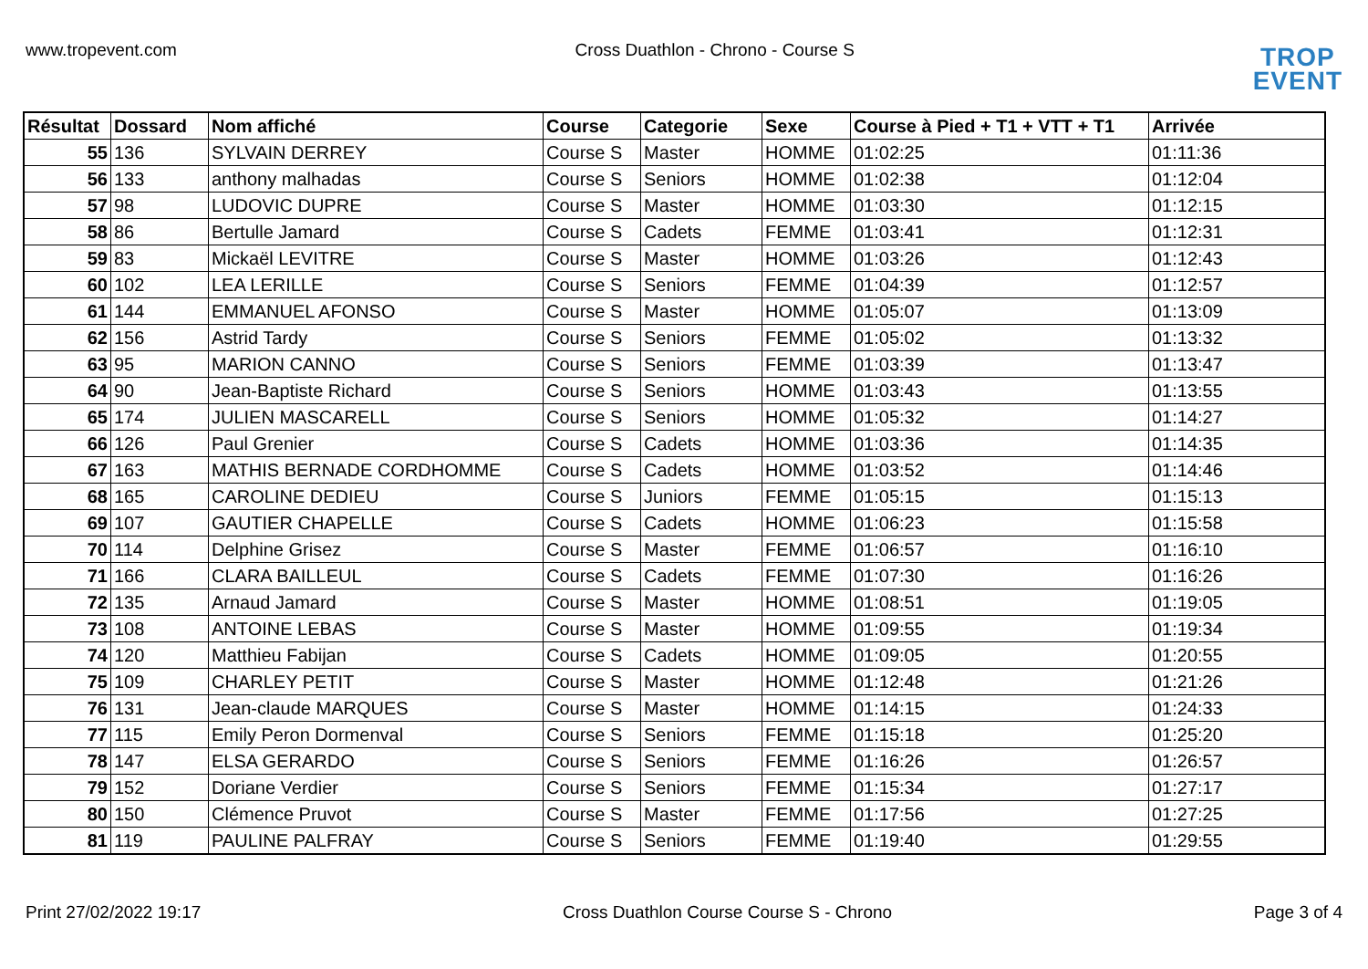www.tropevent.com Cross Duathlon - Chrono - Course S
TROP
EVENT
| Résultat | Dossard | Nom affiché | Course | Categorie | Sexe | Course à Pied + T1 + VTT + T1 | Arrivée |
| --- | --- | --- | --- | --- | --- | --- | --- |
| 55 | 136 | SYLVAIN DERREY | Course S | Master | HOMME | 01:02:25 | 01:11:36 |
| 56 | 133 | anthony malhadas | Course S | Seniors | HOMME | 01:02:38 | 01:12:04 |
| 57 | 98 | LUDOVIC DUPRE | Course S | Master | HOMME | 01:03:30 | 01:12:15 |
| 58 | 86 | Bertulle Jamard | Course S | Cadets | FEMME | 01:03:41 | 01:12:31 |
| 59 | 83 | Mickaël LEVITRE | Course S | Master | HOMME | 01:03:26 | 01:12:43 |
| 60 | 102 | LEA LERILLE | Course S | Seniors | FEMME | 01:04:39 | 01:12:57 |
| 61 | 144 | EMMANUEL AFONSO | Course S | Master | HOMME | 01:05:07 | 01:13:09 |
| 62 | 156 | Astrid Tardy | Course S | Seniors | FEMME | 01:05:02 | 01:13:32 |
| 63 | 95 | MARION CANNO | Course S | Seniors | FEMME | 01:03:39 | 01:13:47 |
| 64 | 90 | Jean-Baptiste Richard | Course S | Seniors | HOMME | 01:03:43 | 01:13:55 |
| 65 | 174 | JULIEN MASCARELL | Course S | Seniors | HOMME | 01:05:32 | 01:14:27 |
| 66 | 126 | Paul Grenier | Course S | Cadets | HOMME | 01:03:36 | 01:14:35 |
| 67 | 163 | MATHIS BERNADE CORDHOMME | Course S | Cadets | HOMME | 01:03:52 | 01:14:46 |
| 68 | 165 | CAROLINE DEDIEU | Course S | Juniors | FEMME | 01:05:15 | 01:15:13 |
| 69 | 107 | GAUTIER CHAPELLE | Course S | Cadets | HOMME | 01:06:23 | 01:15:58 |
| 70 | 114 | Delphine Grisez | Course S | Master | FEMME | 01:06:57 | 01:16:10 |
| 71 | 166 | CLARA BAILLEUL | Course S | Cadets | FEMME | 01:07:30 | 01:16:26 |
| 72 | 135 | Arnaud Jamard | Course S | Master | HOMME | 01:08:51 | 01:19:05 |
| 73 | 108 | ANTOINE LEBAS | Course S | Master | HOMME | 01:09:55 | 01:19:34 |
| 74 | 120 | Matthieu Fabijan | Course S | Cadets | HOMME | 01:09:05 | 01:20:55 |
| 75 | 109 | CHARLEY PETIT | Course S | Master | HOMME | 01:12:48 | 01:21:26 |
| 76 | 131 | Jean-claude MARQUES | Course S | Master | HOMME | 01:14:15 | 01:24:33 |
| 77 | 115 | Emily Peron Dormenval | Course S | Seniors | FEMME | 01:15:18 | 01:25:20 |
| 78 | 147 | ELSA GERARDO | Course S | Seniors | FEMME | 01:16:26 | 01:26:57 |
| 79 | 152 | Doriane Verdier | Course S | Seniors | FEMME | 01:15:34 | 01:27:17 |
| 80 | 150 | Clémence Pruvot | Course S | Master | FEMME | 01:17:56 | 01:27:25 |
| 81 | 119 | PAULINE PALFRAY | Course S | Seniors | FEMME | 01:19:40 | 01:29:55 |
Print 27/02/2022 19:17 Cross Duathlon Course Course S - Chrono Page 3 of 4